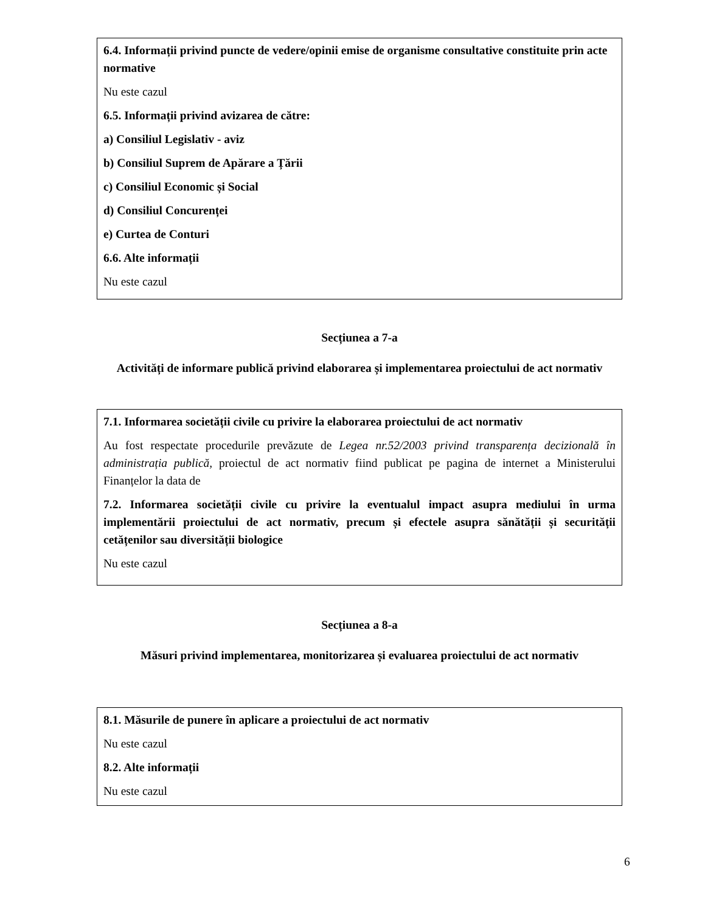6.4. Informații privind puncte de vedere/opinii emise de organisme consultative constituite prin acte normative
Nu este cazul
6.5. Informații privind avizarea de către:
a) Consiliul Legislativ - aviz
b) Consiliul Suprem de Apărare a Țării
c) Consiliul Economic și Social
d) Consiliul Concurenței
e) Curtea de Conturi
6.6. Alte informații
Nu este cazul
Secțiunea a 7-a
Activități de informare publică privind elaborarea și implementarea proiectului de act normativ
7.1. Informarea societății civile cu privire la elaborarea proiectului de act normativ
Au fost respectate procedurile prevăzute de Legea nr.52/2003 privind transparența decizională în administrația publică, proiectul de act normativ fiind publicat pe pagina de internet a Ministerului Finanțelor la data de
7.2. Informarea societății civile cu privire la eventualul impact asupra mediului în urma implementării proiectului de act normativ, precum și efectele asupra sănătății și securității cetățenilor sau diversității biologice
Nu este cazul
Secțiunea a 8-a
Măsuri privind implementarea, monitorizarea și evaluarea proiectului de act normativ
8.1. Măsurile de punere în aplicare a proiectului de act normativ
Nu este cazul
8.2. Alte informații
Nu este cazul
6